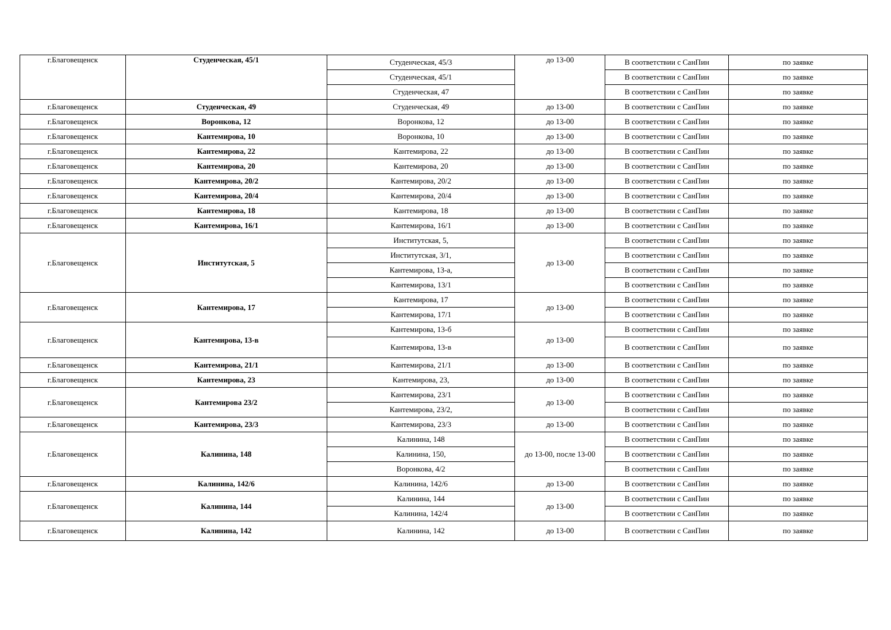| г.Благовещенск | Студенческая, 45/1 | Студенческая, 45/3 | до 13-00 | В соответствии с СанПин | по заявке |
| | | Студенческая, 45/1 | | В соответствии с СанПин | по заявке |
| | | Студенческая, 47 | | В соответствии с СанПин | по заявке |
| г.Благовещенск | Студенческая, 49 | Студенческая, 49 | до 13-00 | В соответствии с СанПин | по заявке |
| г.Благовещенск | Воронкова, 12 | Воронкова, 12 | до 13-00 | В соответствии с СанПин | по заявке |
| г.Благовещенск | Кантемирова, 10 | Воронкова, 10 | до 13-00 | В соответствии с СанПин | по заявке |
| г.Благовещенск | Кантемирова, 22 | Кантемирова, 22 | до 13-00 | В соответствии с СанПин | по заявке |
| г.Благовещенск | Кантемирова, 20 | Кантемирова, 20 | до 13-00 | В соответствии с СанПин | по заявке |
| г.Благовещенск | Кантемирова, 20/2 | Кантемирова, 20/2 | до 13-00 | В соответствии с СанПин | по заявке |
| г.Благовещенск | Кантемирова, 20/4 | Кантемирова, 20/4 | до 13-00 | В соответствии с СанПин | по заявке |
| г.Благовещенск | Кантемирова, 18 | Кантемирова, 18 | до 13-00 | В соответствии с СанПин | по заявке |
| г.Благовещенск | Кантемирова, 16/1 | Кантемирова, 16/1 | до 13-00 | В соответствии с СанПин | по заявке |
| г.Благовещенск | Институтская, 5 | Институтская, 5, | до 13-00 | В соответствии с СанПин | по заявке |
| | | Институтская, 3/1, | | В соответствии с СанПин | по заявке |
| | | Кантемирова, 13-а, | | В соответствии с СанПин | по заявке |
| | | Кантемирова, 13/1 | | В соответствии с СанПин | по заявке |
| г.Благовещенск | Кантемирова, 17 | Кантемирова, 17 | до 13-00 | В соответствии с СанПин | по заявке |
| | | Кантемирова, 17/1 | | В соответствии с СанПин | по заявке |
| г.Благовещенск | Кантемирова, 13-в | Кантемирова, 13-б | до 13-00 | В соответствии с СанПин | по заявке |
| | | Кантемирова, 13-в | | В соответствии с СанПин | по заявке |
| г.Благовещенск | Кантемирова, 21/1 | Кантемирова, 21/1 | до 13-00 | В соответствии с СанПин | по заявке |
| г.Благовещенск | Кантемирова, 23 | Кантемирова, 23, | до 13-00 | В соответствии с СанПин | по заявке |
| г.Благовещенск | Кантемирова 23/2 | Кантемирова, 23/1 | до 13-00 | В соответствии с СанПин | по заявке |
| | | Кантемирова, 23/2, | | В соответствии с СанПин | по заявке |
| г.Благовещенск | Кантемирова, 23/3 | Кантемирова, 23/3 | до 13-00 | В соответствии с СанПин | по заявке |
| г.Благовещенск | Калинина, 148 | Калинина, 148 | до 13-00, после 13-00 | В соответствии с СанПин | по заявке |
| | | Калинина, 150, | | В соответствии с СанПин | по заявке |
| | | Воронкова, 4/2 | | В соответствии с СанПин | по заявке |
| г.Благовещенск | Калинина, 142/6 | Калинина, 142/6 | до 13-00 | В соответствии с СанПин | по заявке |
| г.Благовещенск | Калинина, 144 | Калинина, 144 | до 13-00 | В соответствии с СанПин | по заявке |
| | | Калинина, 142/4 | | В соответствии с СанПин | по заявке |
| г.Благовещенск | Калинина, 142 | Калинина, 142 | до 13-00 | В соответствии с СанПин | по заявке |